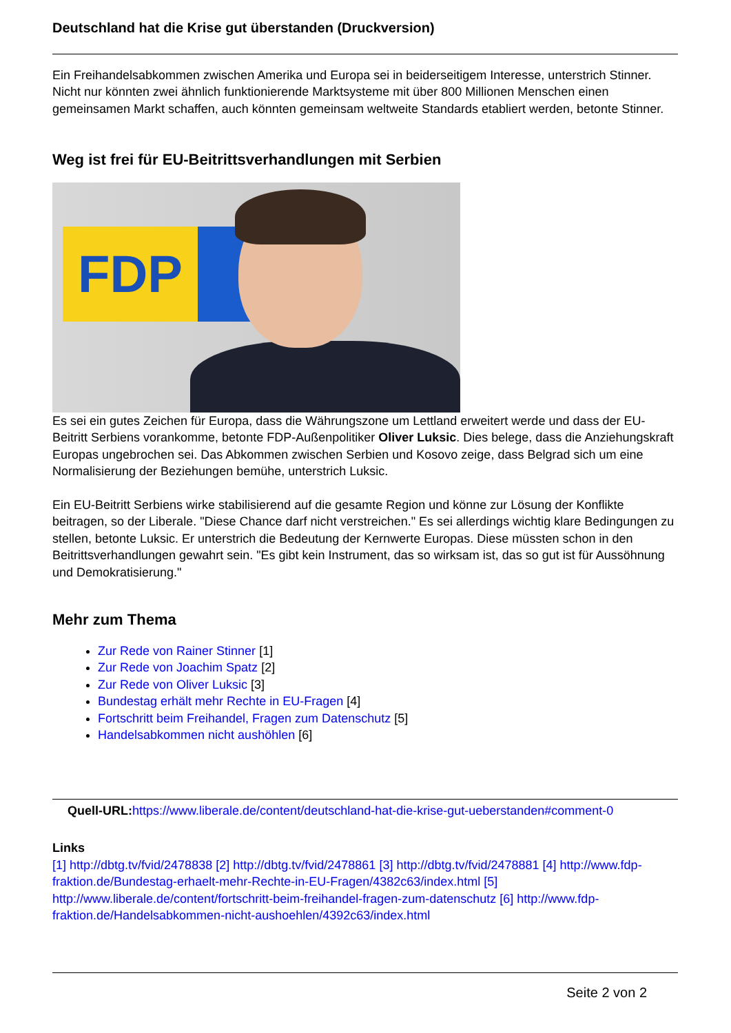Deutschland hat die Krise gut überstanden (Druckversion)
Ein Freihandelsabkommen zwischen Amerika und Europa sei in beiderseitigem Interesse, unterstrich Stinner. Nicht nur könnten zwei ähnlich funktionierende Marktsysteme mit über 800 Millionen Menschen einen gemeinsamen Markt schaffen, auch könnten gemeinsam weltweite Standards etabliert werden, betonte Stinner.
Weg ist frei für EU-Beitrittsverhandlungen mit Serbien
FDP
Es sei ein gutes Zeichen für Europa, dass die Währungszone um Lettland erweitert werde und dass der EU-Beitritt Serbiens vorankomme, betonte FDP-Außenpolitiker Oliver Luksic. Dies belege, dass die Anziehungskraft Europas ungebrochen sei. Das Abkommen zwischen Serbien und Kosovo zeige, dass Belgrad sich um eine Normalisierung der Beziehungen bemühe, unterstrich Luksic.
Ein EU-Beitritt Serbiens wirke stabilisierend auf die gesamte Region und könne zur Lösung der Konflikte beitragen, so der Liberale. "Diese Chance darf nicht verstreichen." Es sei allerdings wichtig klare Bedingungen zu stellen, betonte Luksic. Er unterstrich die Bedeutung der Kernwerte Europas. Diese müssten schon in den Beitrittsverhandlungen gewahrt sein. "Es gibt kein Instrument, das so wirksam ist, das so gut ist für Aussöhnung und Demokratisierung."
Mehr zum Thema
Zur Rede von Rainer Stinner [1]
Zur Rede von Joachim Spatz [2]
Zur Rede von Oliver Luksic [3]
Bundestag erhält mehr Rechte in EU-Fragen [4]
Fortschritt beim Freihandel, Fragen zum Datenschutz [5]
Handelsabkommen nicht aushöhlen [6]
Quell-URL: https://www.liberale.de/content/deutschland-hat-die-krise-gut-ueberstanden#comment-0
Links
[1] http://dbtg.tv/fvid/2478838 [2] http://dbtg.tv/fvid/2478861 [3] http://dbtg.tv/fvid/2478881 [4] http://www.fdp-fraktion.de/Bundestag-erhaelt-mehr-Rechte-in-EU-Fragen/4382c63/index.html [5] http://www.liberale.de/content/fortschritt-beim-freihandel-fragen-zum-datenschutz [6] http://www.fdp-fraktion.de/Handelsabkommen-nicht-aushoehlen/4392c63/index.html
Seite 2 von 2